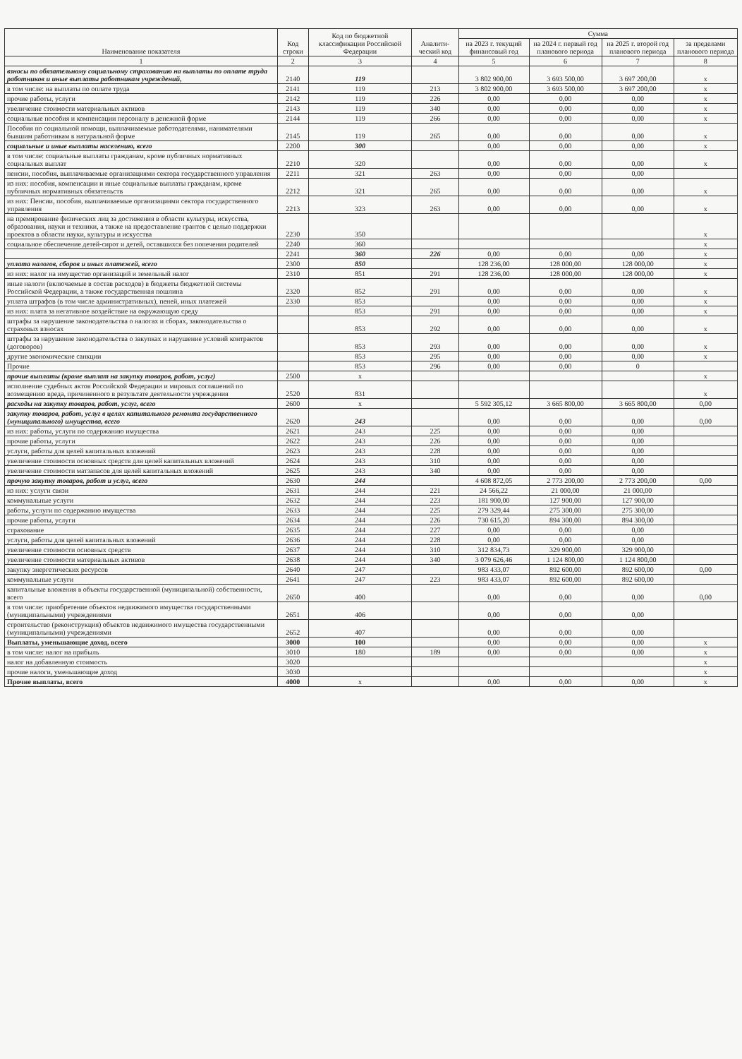| Наименование показателя | Код строки | Код по бюджетной классификации Российской Федерации | Аналити-ческий код | Сумма | | | |
| --- | --- | --- | --- | --- | --- | --- | --- |
| | | | | на 2023 г. текущий финансовый год | на 2024 г. первый год планового периода | на 2025 г. второй год планового периода | за пределами планового периода |
| 1 | 2 | 3 | 4 | 5 | 6 | 7 | 8 |
| взносы по обязательному социальному страхованию на выплаты по оплате труда работников и иные выплаты работникам учреждений, | 2140 | 119 | | 3 802 900,00 | 3 693 500,00 | 3 697 200,00 | x |
| в том числе: на выплаты по оплате труда | 2141 | 119 | 213 | 3 802 900,00 | 3 693 500,00 | 3 697 200,00 | x |
| прочие работы, услуги | 2142 | 119 | 226 | 0,00 | 0,00 | 0,00 | x |
| увеличение стоимости материальных активов | 2143 | 119 | 340 | 0,00 | 0,00 | 0,00 | x |
| социальные пособия и компенсации персоналу в денежной форме | 2144 | 119 | 266 | 0,00 | 0,00 | 0,00 | x |
| Пособия по социальной помощи, выплачиваемые работодателями, нанимателями бывшим работникам в натуральной форме | 2145 | 119 | 265 | 0,00 | 0,00 | 0,00 | x |
| социальные и иные выплаты населению, всего | 2200 | 300 | | 0,00 | 0,00 | 0,00 | x |
| в том числе: социальные выплаты гражданам, кроме публичных нормативных социальных выплат | 2210 | 320 | | 0,00 | 0,00 | 0,00 | x |
| пенсии, пособия, выплачиваемые организациями сектора государственного управления | 2211 | 321 | 263 | 0,00 | 0,00 | 0,00 | |
| из них: пособия, компенсации и иные социальные выплаты гражданам, кроме публичных нормативных обязательств | 2212 | 321 | 265 | 0,00 | 0,00 | 0,00 | x |
| из них: Пенсии, пособия, выплачиваемые организациями сектора государственного управления | 2213 | 323 | 263 | 0,00 | 0,00 | 0,00 | x |
| на премирование физических лиц за достижения в области культуры, искусства, образования, науки и техники, а также на предоставление грантов с целью поддержки проектов в области науки, культуры и искусства | 2230 | 350 | | | | | x |
| социальное обеспечение детей-сирот и детей, оставшихся без попечения родителей | 2240 | 360 | | | | | x |
| | 2241 | 360 | 226 | 0,00 | 0,00 | 0,00 | x |
| уплата налогов, сборов и иных платежей, всего | 2300 | 850 | | 128 236,00 | 128 000,00 | 128 000,00 | x |
| из них: налог на имущество организаций и земельный налог | 2310 | 851 | 291 | 128 236,00 | 128 000,00 | 128 000,00 | x |
| иные налоги (включаемые в состав расходов) в бюджеты бюджетной системы Российской Федерации, а также государственная пошлина | 2320 | 852 | 291 | 0,00 | 0,00 | 0,00 | x |
| уплата штрафов (в том числе административных), пеней, иных платежей | 2330 | 853 | | 0,00 | 0,00 | 0,00 | x |
| из них: плата за негативное воздействие на окружающую среду | | 853 | 291 | 0,00 | 0,00 | 0,00 | x |
| штрафы за нарушение законодательства о налогах и сборах, законодательства о страховых взносах | | 853 | 292 | 0,00 | 0,00 | 0,00 | x |
| штрафы за нарушение законодательства о закупках и нарушение условий контрактов (договоров) | | 853 | 293 | 0,00 | 0,00 | 0,00 | x |
| другие экономические санкции | | 853 | 295 | 0,00 | 0,00 | 0,00 | x |
| Прочие | | 853 | 296 | 0,00 | 0,00 | 0 | |
| прочие выплаты (кроме выплат на закупку товаров, работ, услуг) | 2500 | x | | | | | x |
| исполнение судебных актов Российской Федерации и мировых соглашений по возмещению вреда, причиненного в результате деятельности учреждения | 2520 | 831 | | | | | x |
| расходы на закупку товаров, работ, услуг, всего | 2600 | x | | 5 592 305,12 | 3 665 800,00 | 3 665 800,00 | 0,00 |
| закупку товаров, работ, услуг в целях капитального ремонта государственного (муниципального) имущества, всего | 2620 | 243 | | 0,00 | 0,00 | 0,00 | 0,00 |
| из них: работы, услуги по содержанию имущества | 2621 | 243 | 225 | 0,00 | 0,00 | 0,00 | |
| прочие работы, услуги | 2622 | 243 | 226 | 0,00 | 0,00 | 0,00 | |
| услуги, работы для целей капитальных вложений | 2623 | 243 | 228 | 0,00 | 0,00 | 0,00 | |
| увеличение стоимости основных средств для целей капитальных вложений | 2624 | 243 | 310 | 0,00 | 0,00 | 0,00 | |
| увеличение стоимости матзапасов для целей капитальных вложений | 2625 | 243 | 340 | 0,00 | 0,00 | 0,00 | |
| прочую закупку товаров, работ и услуг, всего | 2630 | 244 | | 4 608 872,05 | 2 773 200,00 | 2 773 200,00 | 0,00 |
| из них: услуги связи | 2631 | 244 | 221 | 24 566,22 | 21 000,00 | 21 000,00 | |
| коммунальные услуги | 2632 | 244 | 223 | 181 900,00 | 127 900,00 | 127 900,00 | |
| работы, услуги по содержанию имущества | 2633 | 244 | 225 | 279 329,44 | 275 300,00 | 275 300,00 | |
| прочие работы, услуги | 2634 | 244 | 226 | 730 615,20 | 894 300,00 | 894 300,00 | |
| страхование | 2635 | 244 | 227 | 0,00 | 0,00 | 0,00 | |
| услуги, работы для целей капитальных вложений | 2636 | 244 | 228 | 0,00 | 0,00 | 0,00 | |
| увеличение стоимости основных средств | 2637 | 244 | 310 | 312 834,73 | 329 900,00 | 329 900,00 | |
| увеличение стоимости материальных активов | 2638 | 244 | 340 | 3 079 626,46 | 1 124 800,00 | 1 124 800,00 | |
| закупку энергетических ресурсов | 2640 | 247 | | 983 433,07 | 892 600,00 | 892 600,00 | 0,00 |
| коммунальные услуги | 2641 | 247 | 223 | 983 433,07 | 892 600,00 | 892 600,00 | |
| капитальные вложения в объекты государственной (муниципальной) собственности, всего | 2650 | 400 | | 0,00 | 0,00 | 0,00 | 0,00 |
| в том числе: приобретение объектов недвижимого имущества государственными (муниципальными) учреждениями | 2651 | 406 | | 0,00 | 0,00 | 0,00 | |
| строительство (реконструкция) объектов недвижимого имущества государственными (муниципальными) учреждениями | 2652 | 407 | | 0,00 | 0,00 | 0,00 | |
| Выплаты, уменьшающие доход, всего | 3000 | 100 | | 0,00 | 0,00 | 0,00 | x |
| в том числе: налог на прибыль | 3010 | 180 | 189 | 0,00 | 0,00 | 0,00 | x |
| налог на добавленную стоимость | 3020 | | | | | | x |
| прочие налоги, уменьшающие доход | 3030 | | | | | | x |
| Прочие выплаты, всего | 4000 | x | | 0,00 | 0,00 | 0,00 | x |